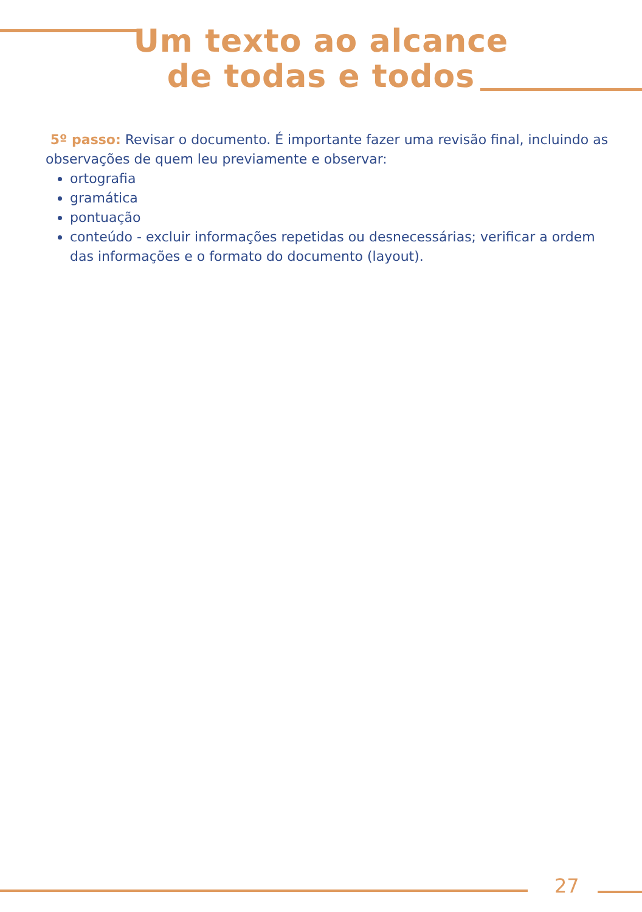Um texto ao alcance
de todas e todos
5º passo: Revisar o documento. É importante fazer uma revisão final, incluindo as observações de quem leu previamente e observar:
ortografia
gramática
pontuação
conteúdo - excluir informações repetidas ou desnecessárias; verificar a ordem das informações e o formato do documento (layout).
27